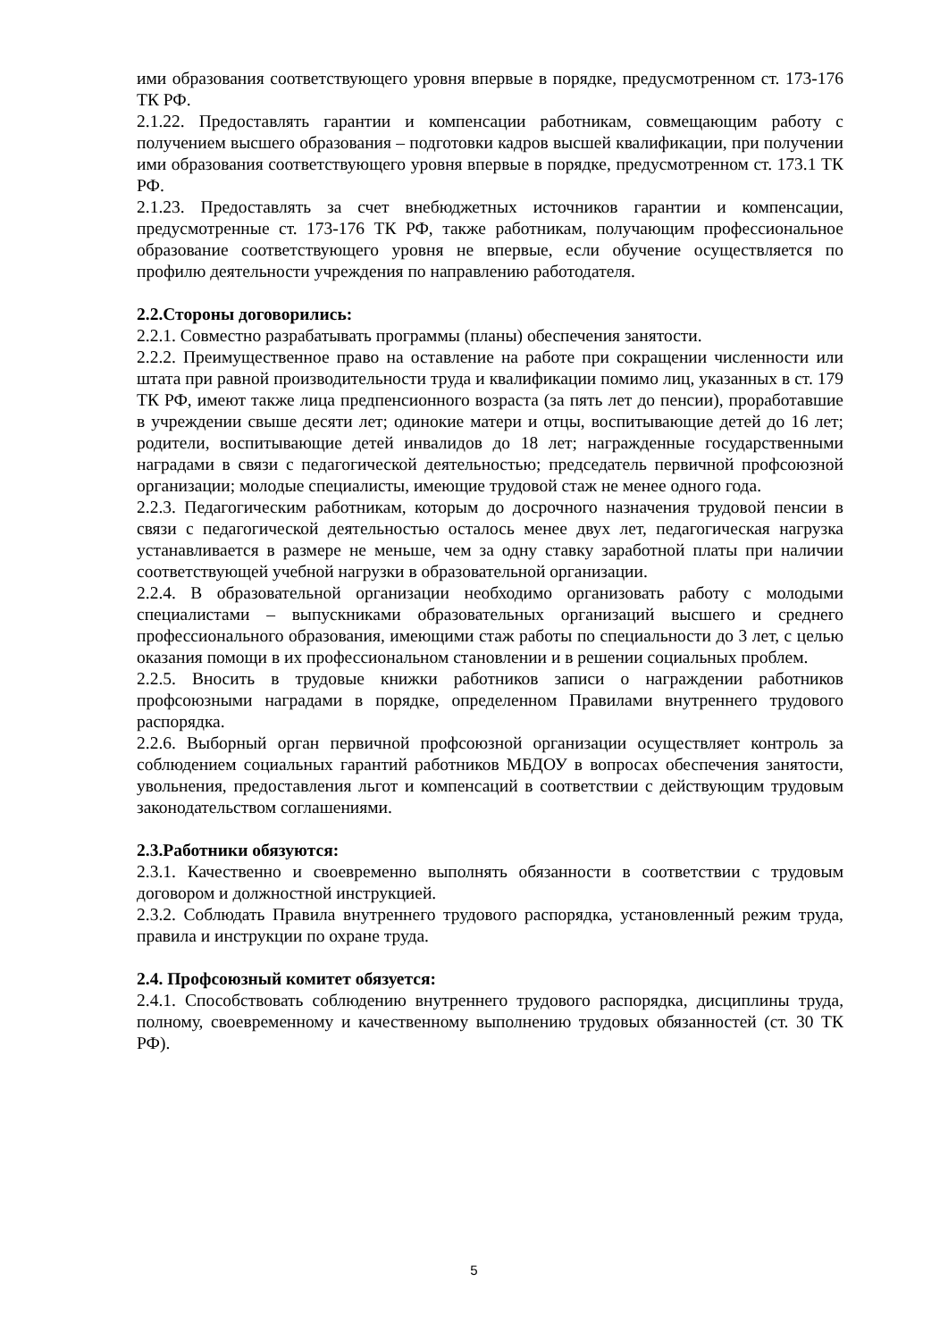ими образования соответствующего уровня впервые в порядке, предусмотренном ст. 173-176 ТК РФ.
2.1.22. Предоставлять гарантии и компенсации работникам, совмещающим работу с получением высшего образования – подготовки кадров высшей квалификации, при получении ими образования соответствующего уровня впервые в порядке, предусмотренном ст. 173.1 ТК РФ.
2.1.23. Предоставлять за счет внебюджетных источников гарантии и компенсации, предусмотренные ст. 173-176 ТК РФ, также работникам, получающим профессиональное образование соответствующего уровня не впервые, если обучение осуществляется по профилю деятельности учреждения по направлению работодателя.
2.2.Стороны договорились:
2.2.1. Совместно разрабатывать программы (планы) обеспечения занятости.
2.2.2. Преимущественное право на оставление на работе при сокращении численности или штата при равной производительности труда и квалификации помимо лиц, указанных в ст. 179 ТК РФ, имеют также лица предпенсионного возраста (за пять лет до пенсии), проработавшие в учреждении свыше десяти лет; одинокие матери и отцы, воспитывающие детей до 16 лет; родители, воспитывающие детей инвалидов до 18 лет; награжденные государственными наградами в связи с педагогической деятельностью; председатель первичной профсоюзной организации; молодые специалисты, имеющие трудовой стаж не менее одного года.
2.2.3. Педагогическим работникам, которым до досрочного назначения трудовой пенсии в связи с педагогической деятельностью осталось менее двух лет, педагогическая нагрузка устанавливается в размере не меньше, чем за одну ставку заработной платы при наличии соответствующей учебной нагрузки в образовательной организации.
2.2.4. В образовательной организации необходимо организовать работу с молодыми специалистами – выпускниками образовательных организаций высшего и среднего профессионального образования, имеющими стаж работы по специальности до 3 лет, с целью оказания помощи в их профессиональном становлении и в решении социальных проблем.
2.2.5. Вносить в трудовые книжки работников записи о награждении работников профсоюзными наградами в порядке, определенном Правилами внутреннего трудового распорядка.
2.2.6. Выборный орган первичной профсоюзной организации осуществляет контроль за соблюдением социальных гарантий работников МБДОУ в вопросах обеспечения занятости, увольнения, предоставления льгот и компенсаций в соответствии с действующим трудовым законодательством соглашениями.
2.3.Работники обязуются:
2.3.1. Качественно и своевременно выполнять обязанности в соответствии с трудовым договором и должностной инструкцией.
2.3.2. Соблюдать Правила внутреннего трудового распорядка, установленный режим труда, правила и инструкции по охране труда.
2.4. Профсоюзный комитет обязуется:
2.4.1. Способствовать соблюдению внутреннего трудового распорядка, дисциплины труда, полному, своевременному и качественному выполнению трудовых обязанностей (ст. 30 ТК РФ).
5